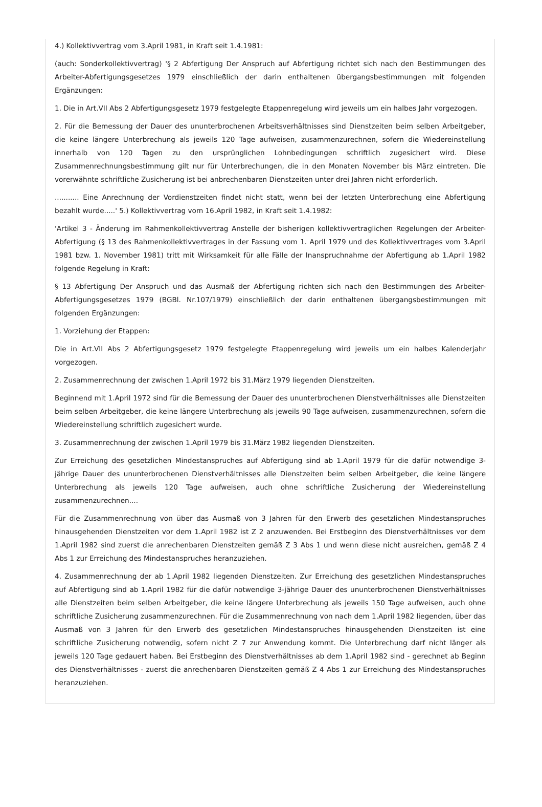4.) Kollektivvertrag vom 3.April 1981, in Kraft seit 1.4.1981:
(auch: Sonderkollektivvertrag) '§ 2 Abfertigung Der Anspruch auf Abfertigung richtet sich nach den Bestimmungen des Arbeiter-Abfertigungsgesetzes 1979 einschließlich der darin enthaltenen übergangsbestimmungen mit folgenden Ergänzungen:
1. Die in Art.VII Abs 2 Abfertigungsgesetz 1979 festgelegte Etappenregelung wird jeweils um ein halbes Jahr vorgezogen.
2. Für die Bemessung der Dauer des ununterbrochenen Arbeitsverhältnisses sind Dienstzeiten beim selben Arbeitgeber, die keine längere Unterbrechung als jeweils 120 Tage aufweisen, zusammenzurechnen, sofern die Wiedereinstellung innerhalb von 120 Tagen zu den ursprünglichen Lohnbedingungen schriftlich zugesichert wird. Diese Zusammenrechnungsbestimmung gilt nur für Unterbrechungen, die in den Monaten November bis März eintreten. Die vorerwähnte schriftliche Zusicherung ist bei anbrechenbaren Dienstzeiten unter drei Jahren nicht erforderlich.
........... Eine Anrechnung der Vordienstzeiten findet nicht statt, wenn bei der letzten Unterbrechung eine Abfertigung bezahlt wurde.....' 5.) Kollektivvertrag vom 16.April 1982, in Kraft seit 1.4.1982:
'Artikel 3 - Änderung im Rahmenkollektivvertrag Anstelle der bisherigen kollektivvertraglichen Regelungen der Arbeiter-Abfertigung (§ 13 des Rahmenkollektivvertrages in der Fassung vom 1. April 1979 und des Kollektivvertrages vom 3.April 1981 bzw. 1. November 1981) tritt mit Wirksamkeit für alle Fälle der Inanspruchnahme der Abfertigung ab 1.April 1982 folgende Regelung in Kraft:
§ 13 Abfertigung Der Anspruch und das Ausmaß der Abfertigung richten sich nach den Bestimmungen des Arbeiter-Abfertigungsgesetzes 1979 (BGBl. Nr.107/1979) einschließlich der darin enthaltenen übergangsbestimmungen mit folgenden Ergänzungen:
1. Vorziehung der Etappen:
Die in Art.VII Abs 2 Abfertigungsgesetz 1979 festgelegte Etappenregelung wird jeweils um ein halbes Kalenderjahr vorgezogen.
2. Zusammenrechnung der zwischen 1.April 1972 bis 31.März 1979 liegenden Dienstzeiten.
Beginnend mit 1.April 1972 sind für die Bemessung der Dauer des ununterbrochenen Dienstverhältnisses alle Dienstzeiten beim selben Arbeitgeber, die keine längere Unterbrechung als jeweils 90 Tage aufweisen, zusammenzurechnen, sofern die Wiedereinstellung schriftlich zugesichert wurde.
3. Zusammenrechnung der zwischen 1.April 1979 bis 31.März 1982 liegenden Dienstzeiten.
Zur Erreichung des gesetzlichen Mindestanspruches auf Abfertigung sind ab 1.April 1979 für die dafür notwendige 3-jährige Dauer des ununterbrochenen Dienstverhältnisses alle Dienstzeiten beim selben Arbeitgeber, die keine längere Unterbrechung als jeweils 120 Tage aufweisen, auch ohne schriftliche Zusicherung der Wiedereinstellung zusammenzurechnen....
Für die Zusammenrechnung von über das Ausmaß von 3 Jahren für den Erwerb des gesetzlichen Mindestanspruches hinausgehenden Dienstzeiten vor dem 1.April 1982 ist Z 2 anzuwenden. Bei Erstbeginn des Dienstverhältnisses vor dem 1.April 1982 sind zuerst die anrechenbaren Dienstzeiten gemäß Z 3 Abs 1 und wenn diese nicht ausreichen, gemäß Z 4 Abs 1 zur Erreichung des Mindestanspruches heranzuziehen.
4. Zusammenrechnung der ab 1.April 1982 liegenden Dienstzeiten. Zur Erreichung des gesetzlichen Mindestanspruches auf Abfertigung sind ab 1.April 1982 für die dafür notwendige 3-jährige Dauer des ununterbrochenen Dienstverhältnisses alle Dienstzeiten beim selben Arbeitgeber, die keine längere Unterbrechung als jeweils 150 Tage aufweisen, auch ohne schriftliche Zusicherung zusammenzurechnen. Für die Zusammenrechnung von nach dem 1.April 1982 liegenden, über das Ausmaß von 3 Jahren für den Erwerb des gesetzlichen Mindestanspruches hinausgehenden Dienstzeiten ist eine schriftliche Zusicherung notwendig, sofern nicht Z 7 zur Anwendung kommt. Die Unterbrechung darf nicht länger als jeweils 120 Tage gedauert haben. Bei Erstbeginn des Dienstverhältnisses ab dem 1.April 1982 sind - gerechnet ab Beginn des Dienstverhältnisses - zuerst die anrechenbaren Dienstzeiten gemäß Z 4 Abs 1 zur Erreichung des Mindestanspruches heranzuziehen.